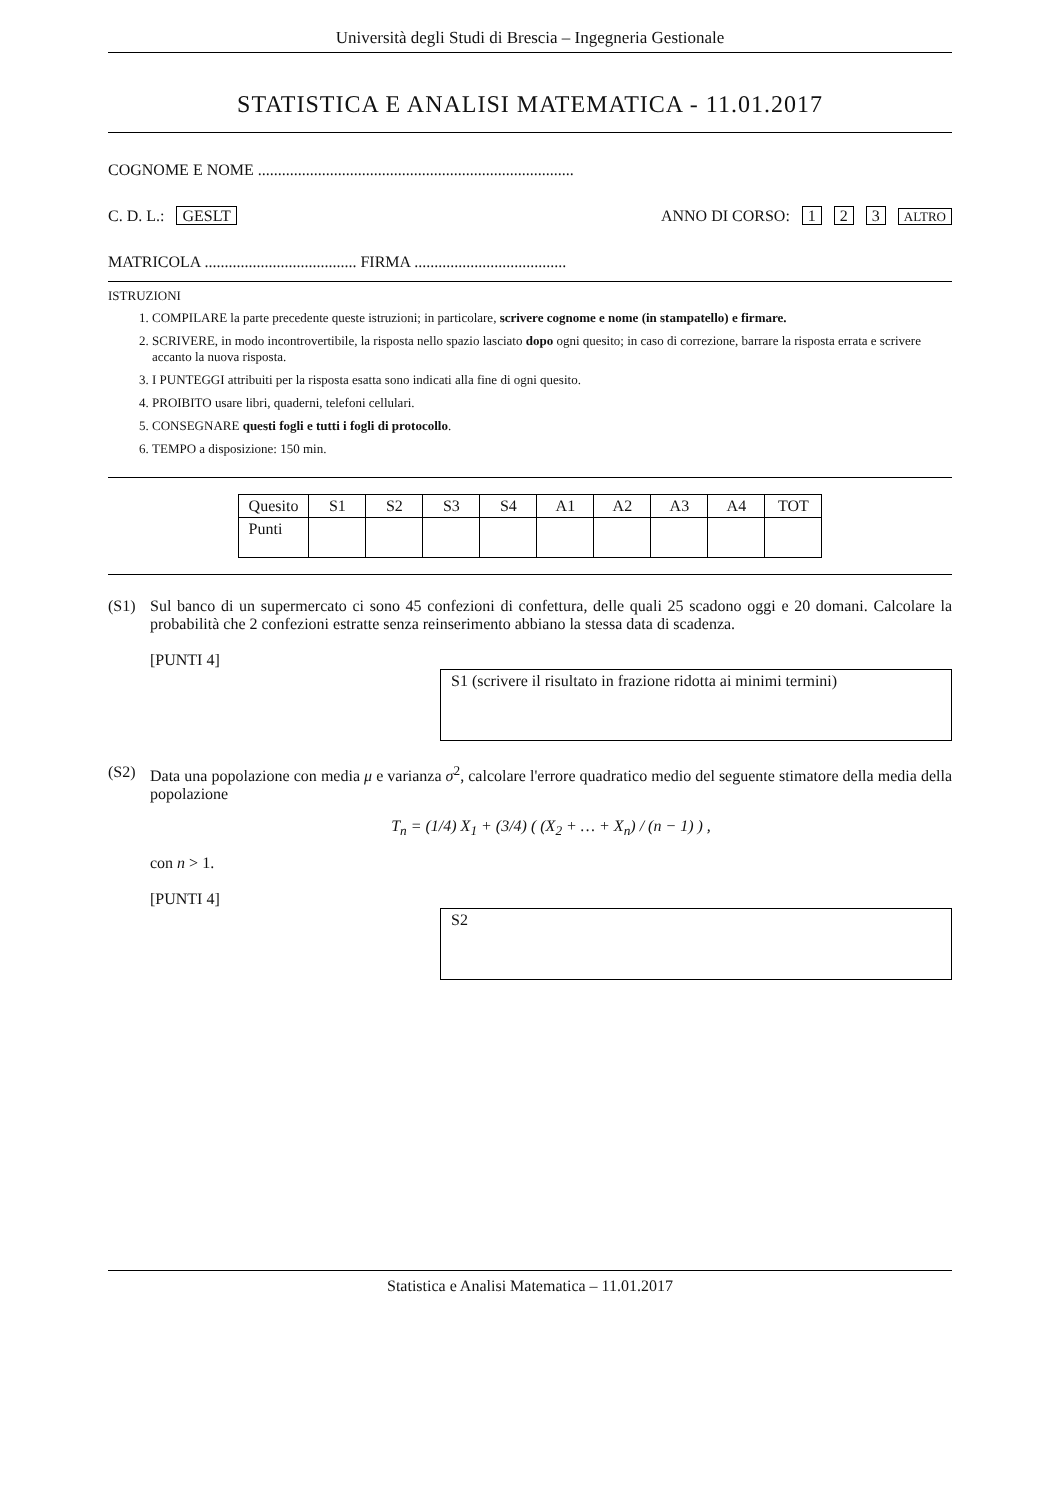Università degli Studi di Brescia – Ingegneria Gestionale
STATISTICA E ANALISI MATEMATICA - 11.01.2017
COGNOME E NOME ...............................................................................
C. D. L.: GESLT ANNO DI CORSO: 1 2 3 ALTRO
MATRICOLA ...................................... FIRMA ......................................
ISTRUZIONI
1. COMPILARE la parte precedente queste istruzioni; in particolare, scrivere cognome e nome (in stampatello) e firmare.
2. SCRIVERE, in modo incontrovertibile, la risposta nello spazio lasciato dopo ogni quesito; in caso di correzione, barrare la risposta errata e scrivere accanto la nuova risposta.
3. I PUNTEGGI attribuiti per la risposta esatta sono indicati alla fine di ogni quesito.
4. PROIBITO usare libri, quaderni, telefoni cellulari.
5. CONSEGNARE questi fogli e tutti i fogli di protocollo.
6. TEMPO a disposizione: 150 min.
| Quesito | S1 | S2 | S3 | S4 | A1 | A2 | A3 | A4 | TOT |
| --- | --- | --- | --- | --- | --- | --- | --- | --- | --- |
| Punti | | | | | | | | | |
(S1) Sul banco di un supermercato ci sono 45 confezioni di confettura, delle quali 25 scadono oggi e 20 domani. Calcolare la probabilità che 2 confezioni estratte senza reinserimento abbiano la stessa data di scadenza.
[PUNTI 4]
S1 (scrivere il risultato in frazione ridotta ai minimi termini)
(S2) Data una popolazione con media μ e varianza σ<sup>2</sup>, calcolare l'errore quadratico medio del seguente stimatore della media della popolazione
T<sub>n</sub> = (1/4) X<sub>1</sub> + (3/4) ( (X<sub>2</sub> + … + X<sub>n</sub>) / (n − 1) ) ,
con n > 1.
[PUNTI 4]
S2
Statistica e Analisi Matematica – 11.01.2017